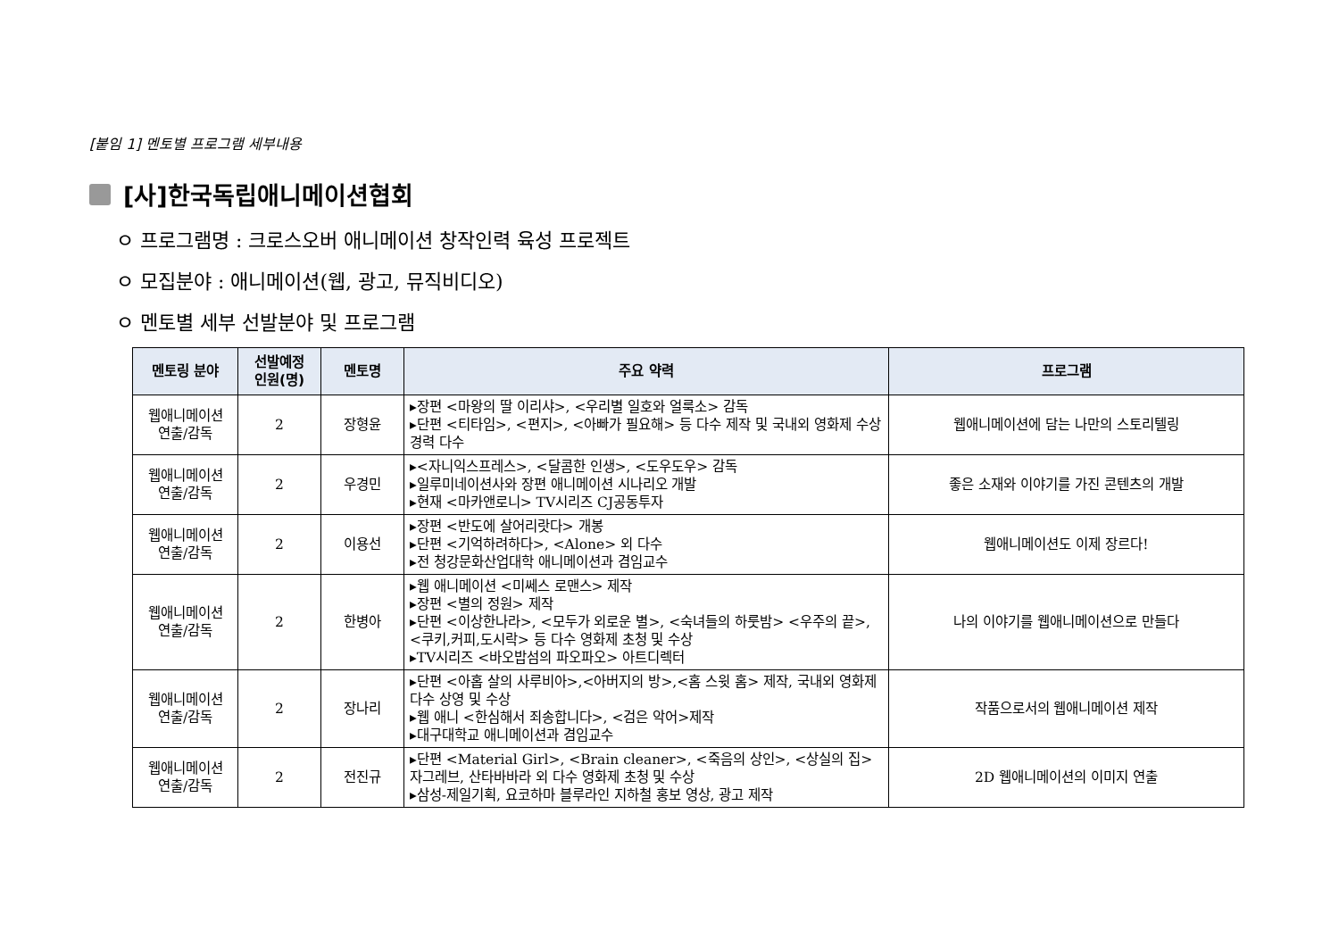[붙임 1] 멘토별 프로그램 세부내용
[사]한국독립애니메이션협회
ㅇ 프로그램명 : 크로스오버 애니메이션 창작인력 육성 프로젝트
ㅇ 모집분야 : 애니메이션(웹, 광고, 뮤직비디오)
ㅇ 멘토별 세부 선발분야 및 프로그램
| 멘토링 분야 | 선발예정 인원(명) | 멘토명 | 주요 약력 | 프로그램 |
| --- | --- | --- | --- | --- |
| 웹애니메이션 연출/감독 | 2 | 장형윤 | ▸장편 <마왕의 딸 이리샤>, <우리별 일호와 얼룩소> 감독 ▸단편 <티타임>, <편지>, <아빠가 필요해> 등 다수 제작 및 국내외 영화제 수상 경력 다수 | 웹애니메이션에 담는 나만의 스토리텔링 |
| 웹애니메이션 연출/감독 | 2 | 우경민 | ▸<자니익스프레스>, <달콤한 인생>, <도우도우> 감독 ▸일루미네이션사와 장편 애니메이션 시나리오 개발 ▸현재 <마카앤로니> TV시리즈 CJ공동투자 | 좋은 소재와 이야기를 가진 콘텐츠의 개발 |
| 웹애니메이션 연출/감독 | 2 | 이용선 | ▸장편 <반도에 살어리랏다> 개봉 ▸단편 <기억하려하다>, <Alone> 외 다수 ▸전 청강문화산업대학 애니메이션과 겸임교수 | 웹애니메이션도 이제 장르다! |
| 웹애니메이션 연출/감독 | 2 | 한병아 | ▸웹 애니메이션 <미쎄스 로맨스> 제작 ▸장편 <별의 정원> 제작 ▸단편 <이상한나라>, <모두가 외로운 별>, <숙녀들의 하룻밤> <우주의 끝>, <쿠키,커피,도시락> 등 다수 영화제 초청 및 수상 ▸TV시리즈 <바오밥섬의 파오파오> 아트디렉터 | 나의 이야기를 웹애니메이션으로 만들다 |
| 웹애니메이션 연출/감독 | 2 | 장나리 | ▸단편 <아홉 살의 사루비아>,<아버지의 방>,<홈 스윗 홈> 제작, 국내외 영화제 다수 상영 및 수상 ▸웹 애니 <한심해서 죄송합니다>, <검은 악어>제작 ▸대구대학교 애니메이션과 겸임교수 | 작품으로서의 웹애니메이션 제작 |
| 웹애니메이션 연출/감독 | 2 | 전진규 | ▸단편 <Material Girl>, <Brain cleaner>, <죽음의 상인>, <상실의 집> 자그레브, 산타바바라 외 다수 영화제 초청 및 수상 ▸삼성-제일기획, 요코하마 블루라인 지하철 홍보 영상, 광고 제작 | 2D 웹애니메이션의 이미지 연출 |